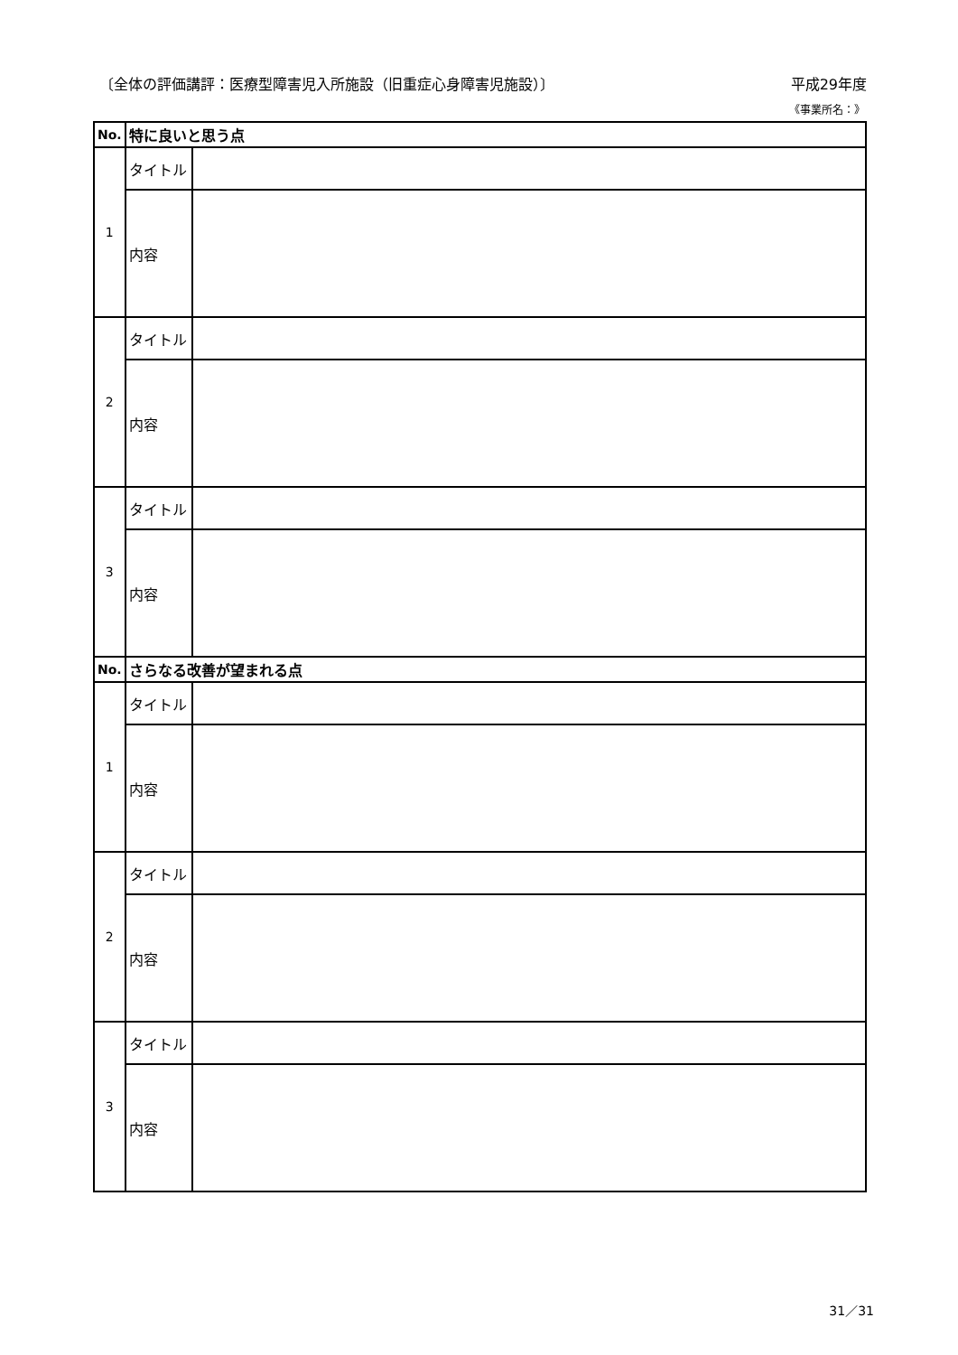〔全体の評価講評：医療型障害児入所施設（旧重症心身障害児施設）〕 平成29年度
《事業所名：》
| No. | 特に良いと思う点 | |
| --- | --- | --- |
| 1 | タイトル | |
| | 内容 | |
| 2 | タイトル | |
| | 内容 | |
| 3 | タイトル | |
| | 内容 | |
| No. | さらなる改善が望まれる点 | |
| 1 | タイトル | |
| | 内容 | |
| 2 | タイトル | |
| | 内容 | |
| 3 | タイトル | |
| | 内容 | |
31／31